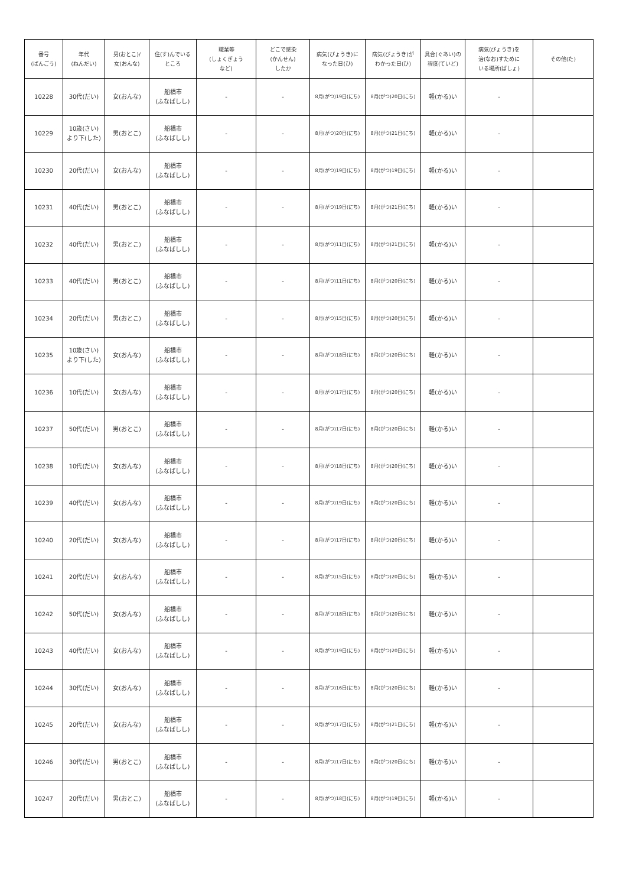| 番号 (ばんごう) | 年代 (ねんだい) | 男(おとこ)/ 女(おんな) | 住(す)んでいる ところ | 職業等 (しょくぎょう など) | どこで感染 (かんせん) したか | 病気(びょうき)に なった日(ひ) | 病気(びょうき)が わかった日(ひ) | 具合(ぐあい)の 程度(ていど) | 病気(びょうき)を 治(なお)すために いる場所(ばしょ) | その他(た) |
| --- | --- | --- | --- | --- | --- | --- | --- | --- | --- | --- |
| 10228 | 30代(だい) | 女(おんな) | 船橋市 (ふなばしし) | - | - | 8月(がつ)19日(にち) | 8月(がつ)20日(にち) | 軽(かる)い | - | |
| 10229 | 10歳(さい) より下(した) | 男(おとこ) | 船橋市 (ふなばしし) | - | - | 8月(がつ)20日(にち) | 8月(がつ)21日(にち) | 軽(かる)い | - | |
| 10230 | 20代(だい) | 女(おんな) | 船橋市 (ふなばしし) | - | - | 8月(がつ)19日(にち) | 8月(がつ)19日(にち) | 軽(かる)い | - | |
| 10231 | 40代(だい) | 男(おとこ) | 船橋市 (ふなばしし) | - | - | 8月(がつ)19日(にち) | 8月(がつ)21日(にち) | 軽(かる)い | - | |
| 10232 | 40代(だい) | 男(おとこ) | 船橋市 (ふなばしし) | - | - | 8月(がつ)11日(にち) | 8月(がつ)21日(にち) | 軽(かる)い | - | |
| 10233 | 40代(だい) | 男(おとこ) | 船橋市 (ふなばしし) | - | - | 8月(がつ)11日(にち) | 8月(がつ)20日(にち) | 軽(かる)い | - | |
| 10234 | 20代(だい) | 男(おとこ) | 船橋市 (ふなばしし) | - | - | 8月(がつ)15日(にち) | 8月(がつ)20日(にち) | 軽(かる)い | - | |
| 10235 | 10歳(さい) より下(した) | 女(おんな) | 船橋市 (ふなばしし) | - | - | 8月(がつ)18日(にち) | 8月(がつ)20日(にち) | 軽(かる)い | - | |
| 10236 | 10代(だい) | 女(おんな) | 船橋市 (ふなばしし) | - | - | 8月(がつ)17日(にち) | 8月(がつ)20日(にち) | 軽(かる)い | - | |
| 10237 | 50代(だい) | 男(おとこ) | 船橋市 (ふなばしし) | - | - | 8月(がつ)17日(にち) | 8月(がつ)20日(にち) | 軽(かる)い | - | |
| 10238 | 10代(だい) | 女(おんな) | 船橋市 (ふなばしし) | - | - | 8月(がつ)18日(にち) | 8月(がつ)20日(にち) | 軽(かる)い | - | |
| 10239 | 40代(だい) | 女(おんな) | 船橋市 (ふなばしし) | - | - | 8月(がつ)19日(にち) | 8月(がつ)20日(にち) | 軽(かる)い | - | |
| 10240 | 20代(だい) | 女(おんな) | 船橋市 (ふなばしし) | - | - | 8月(がつ)17日(にち) | 8月(がつ)20日(にち) | 軽(かる)い | - | |
| 10241 | 20代(だい) | 女(おんな) | 船橋市 (ふなばしし) | - | - | 8月(がつ)15日(にち) | 8月(がつ)20日(にち) | 軽(かる)い | - | |
| 10242 | 50代(だい) | 女(おんな) | 船橋市 (ふなばしし) | - | - | 8月(がつ)18日(にち) | 8月(がつ)20日(にち) | 軽(かる)い | - | |
| 10243 | 40代(だい) | 女(おんな) | 船橋市 (ふなばしし) | - | - | 8月(がつ)19日(にち) | 8月(がつ)20日(にち) | 軽(かる)い | - | |
| 10244 | 30代(だい) | 女(おんな) | 船橋市 (ふなばしし) | - | - | 8月(がつ)16日(にち) | 8月(がつ)20日(にち) | 軽(かる)い | - | |
| 10245 | 20代(だい) | 女(おんな) | 船橋市 (ふなばしし) | - | - | 8月(がつ)17日(にち) | 8月(がつ)21日(にち) | 軽(かる)い | - | |
| 10246 | 30代(だい) | 男(おとこ) | 船橋市 (ふなばしし) | - | - | 8月(がつ)17日(にち) | 8月(がつ)20日(にち) | 軽(かる)い | - | |
| 10247 | 20代(だい) | 男(おとこ) | 船橋市 (ふなばしし) | - | - | 8月(がつ)18日(にち) | 8月(がつ)19日(にち) | 軽(かる)い | - | |